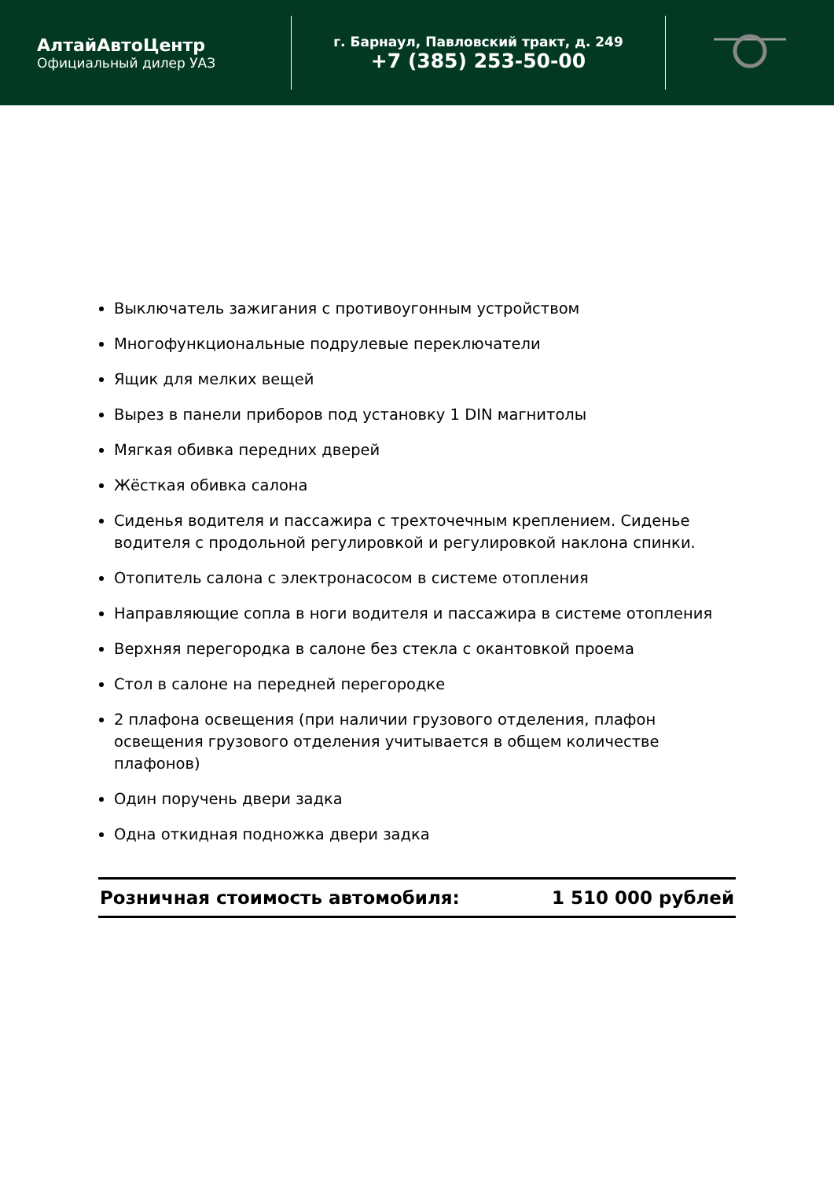АлтайАвтоЦентр
Официальный дилер УАЗ
г. Барнаул, Павловский тракт, д. 249
+7 (385) 253-50-00
Выключатель зажигания с противоугонным устройством
Многофункциональные подрулевые переключатели
Ящик для мелких вещей
Вырез в панели приборов под установку 1 DIN магнитолы
Мягкая обивка передних дверей
Жёсткая обивка салона
Сиденья водителя и пассажира с трехточечным креплением. Сиденье водителя с продольной регулировкой и регулировкой наклона спинки.
Отопитель салона с электронасосом в системе отопления
Направляющие сопла в ноги водителя и пассажира в системе отопления
Верхняя перегородка в салоне без стекла с окантовкой проема
Стол в салоне на передней перегородке
2 плафона освещения (при наличии грузового отделения, плафон освещения грузового отделения учитывается в общем количестве плафонов)
Один поручень двери задка
Одна откидная подножка двери задка
Розничная стоимость автомобиля: 1 510 000 рублей